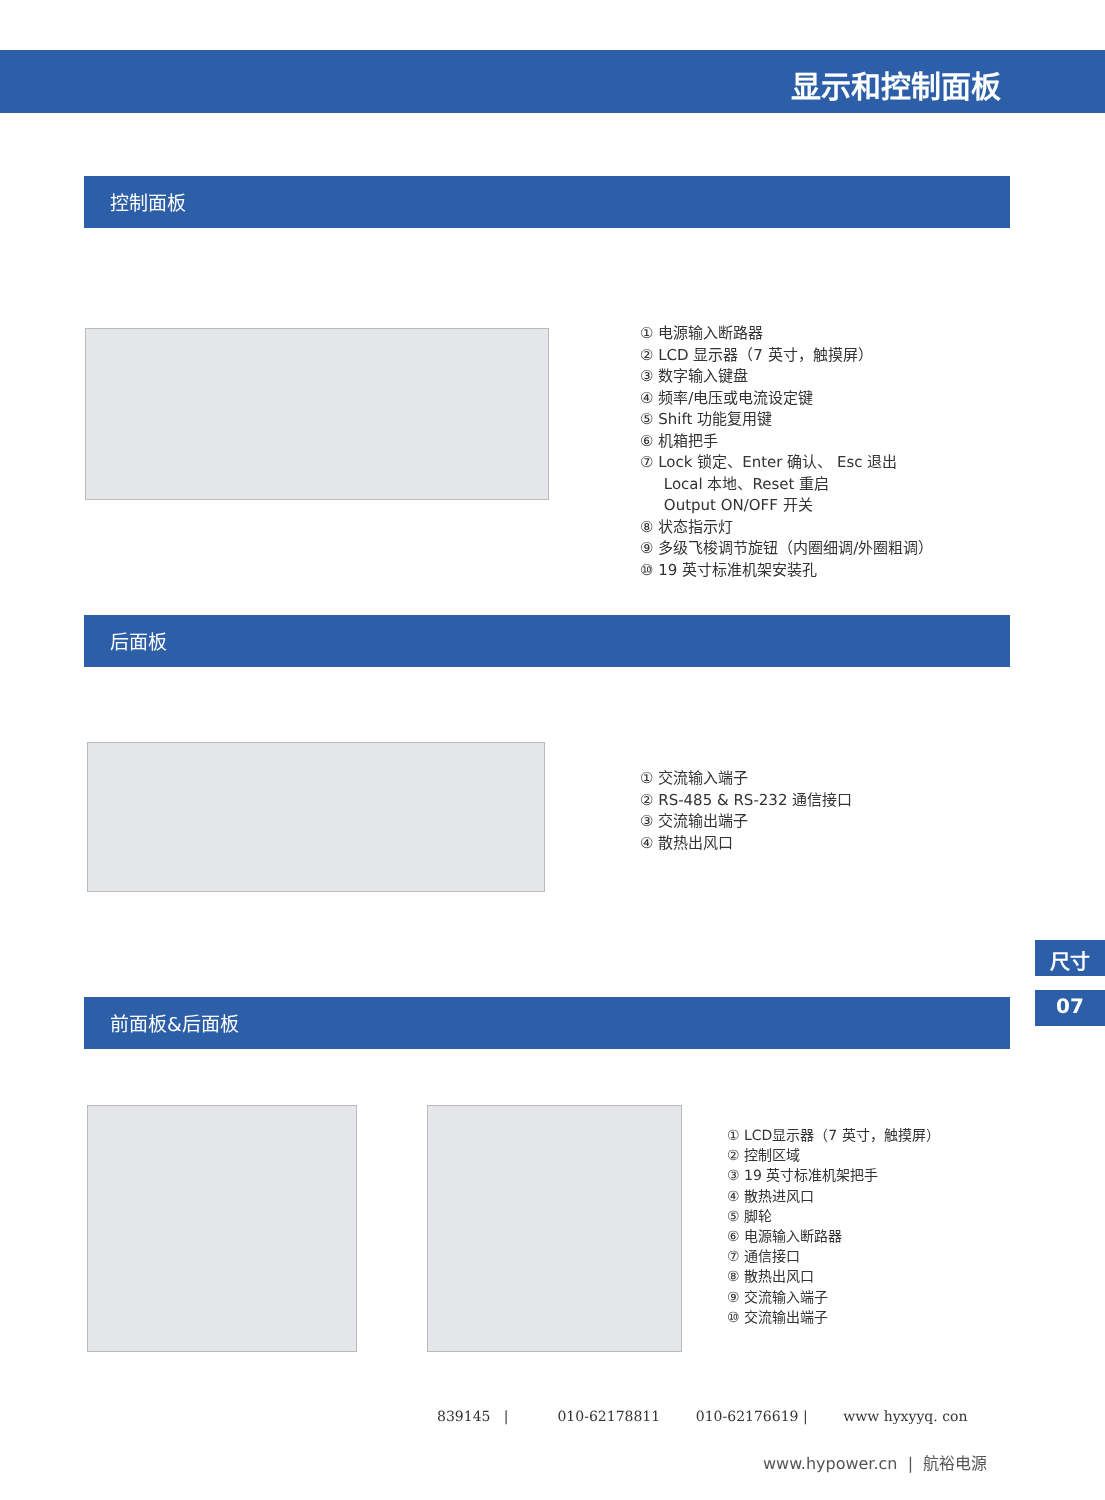显示和控制面板
控制面板
① 电源输入断路器
② LCD 显示器（7 英寸，触摸屏）
③ 数字输入键盘
④ 频率/电压或电流设定键
⑤ Shift 功能复用键
⑥ 机箱把手
⑦ Lock 锁定、Enter 确认、 Esc 退出
Local 本地、Reset 重启
Output ON/OFF 开关
⑧ 状态指示灯
⑨ 多级飞梭调节旋钮（内圈细调/外圈粗调）
⑩ 19 英寸标准机架安装孔
后面板
① 交流输入端子
② RS-485 & RS-232 通信接口
③ 交流输出端子
④ 散热出风口
尺寸
07 前面板&后面板
① LCD显示器（7 英寸，触摸屏）
② 控制区域
③ 19 英寸标准机架把手
④ 散热进风口
⑤ 脚轮
⑥ 电源输入断路器
⑦ 通信接口
⑧ 散热出风口
⑨ 交流输入端子
⑩ 交流输出端子
839145 | 010-62178811 010-62176619 | www hyxyyq. con
www.hypower.cn | 航裕电源